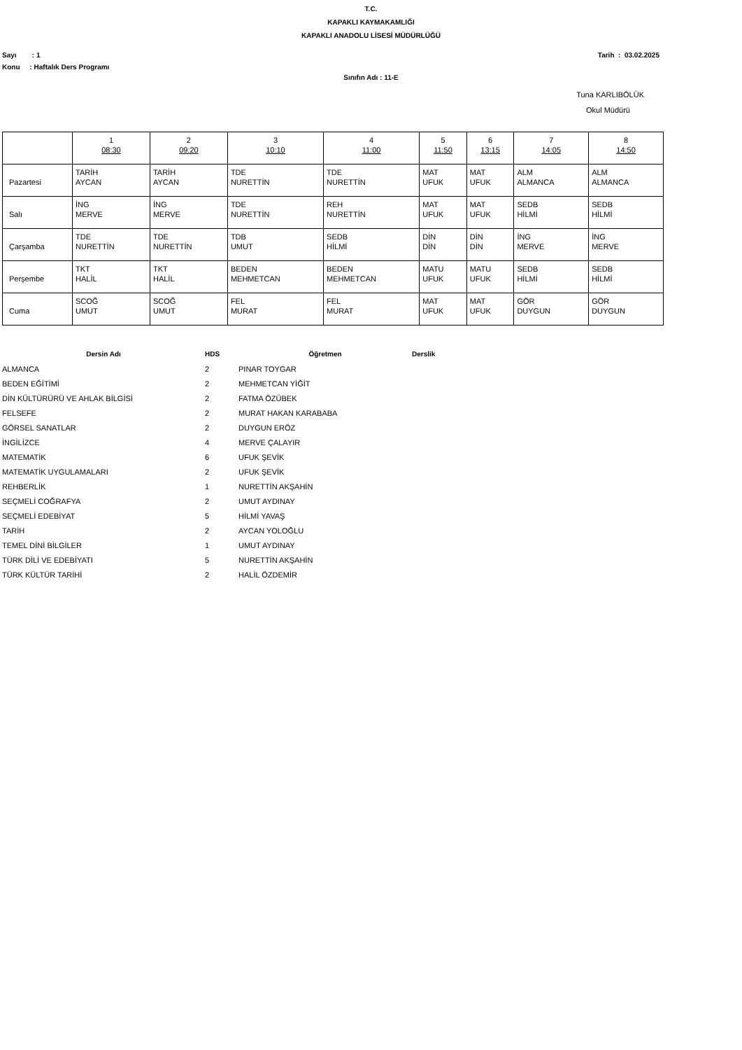T.C.
KAPAKLI KAYMAKAMLIĞI
KAPAKLI ANADOLU LİSESİ MÜDÜRLÜĞÜ
Sayı : 1 Tarih : 03.02.2025
Konu : Haftalık Ders Programı
Sınıfın Adı : 11-E
Tuna KARLIBÖLÜK
Okul Müdürü
| | 1 08:30 | 2 09:20 | 3 10:10 | 4 11:00 | 5 11:50 | 6 13:15 | 7 14:05 | 8 14:50 |
| Pazartesi | TARİH AYCAN | TARİH AYCAN | TDE NURETTİN | TDE NURETTİN | MAT UFUK | MAT UFUK | ALM ALMANCA | ALM ALMANCA |
| Salı | İNG MERVE | İNG MERVE | TDE NURETTİN | REH NURETTİN | MAT UFUK | MAT UFUK | SEDB HİLMİ | SEDB HİLMİ |
| Çarşamba | TDE NURETTİN | TDE NURETTİN | TDB UMUT | SEDB HİLMİ | DİN DİN | DİN DİN | İNG MERVE | İNG MERVE |
| Perşembe | TKT HALİL | TKT HALİL | BEDEN MEHMETCAN | BEDEN MEHMETCAN | MATU UFUK | MATU UFUK | SEDB HİLMİ | SEDB HİLMİ |
| Cuma | SCOĞ UMUT | SCOĞ UMUT | FEL MURAT | FEL MURAT | MAT UFUK | MAT UFUK | GÖR DUYGUN | GÖR DUYGUN |
| Dersin Adı | HDS | Öğretmen | Derslik |
| --- | --- | --- | --- |
| ALMANCA | 2 | PINAR TOYGAR | |
| BEDEN EĞİTİMİ | 2 | MEHMETCAN YİĞİT | |
| DİN KÜLTÜRÜRÜ VE AHLAK BİLGİSİ | 2 | FATMA ÖZÜBEK | |
| FELSEFE | 2 | MURAT HAKAN KARABABA | |
| GÖRSEL SANATLAR | 2 | DUYGUN ERÖZ | |
| İNGİLİZCE | 4 | MERVE ÇALAYIR | |
| MATEMATİK | 6 | UFUK ŞEVİK | |
| MATEMATİK UYGULAMALARI | 2 | UFUK ŞEVİK | |
| REHBERLİK | 1 | NURETTİN AKŞAHİN | |
| SEÇMELİ COĞRAFYA | 2 | UMUT AYDINAY | |
| SEÇMELİ EDEBİYAT | 5 | HİLMİ YAVAŞ | |
| TARİH | 2 | AYCAN YOLOĞLU | |
| TEMEL DİNİ BİLGİLER | 1 | UMUT AYDINAY | |
| TÜRK DİLİ VE EDEBİYATI | 5 | NURETTİN AKŞAHİN | |
| TÜRK KÜLTÜR TARİHİ | 2 | HALİL ÖZDEMİR | |